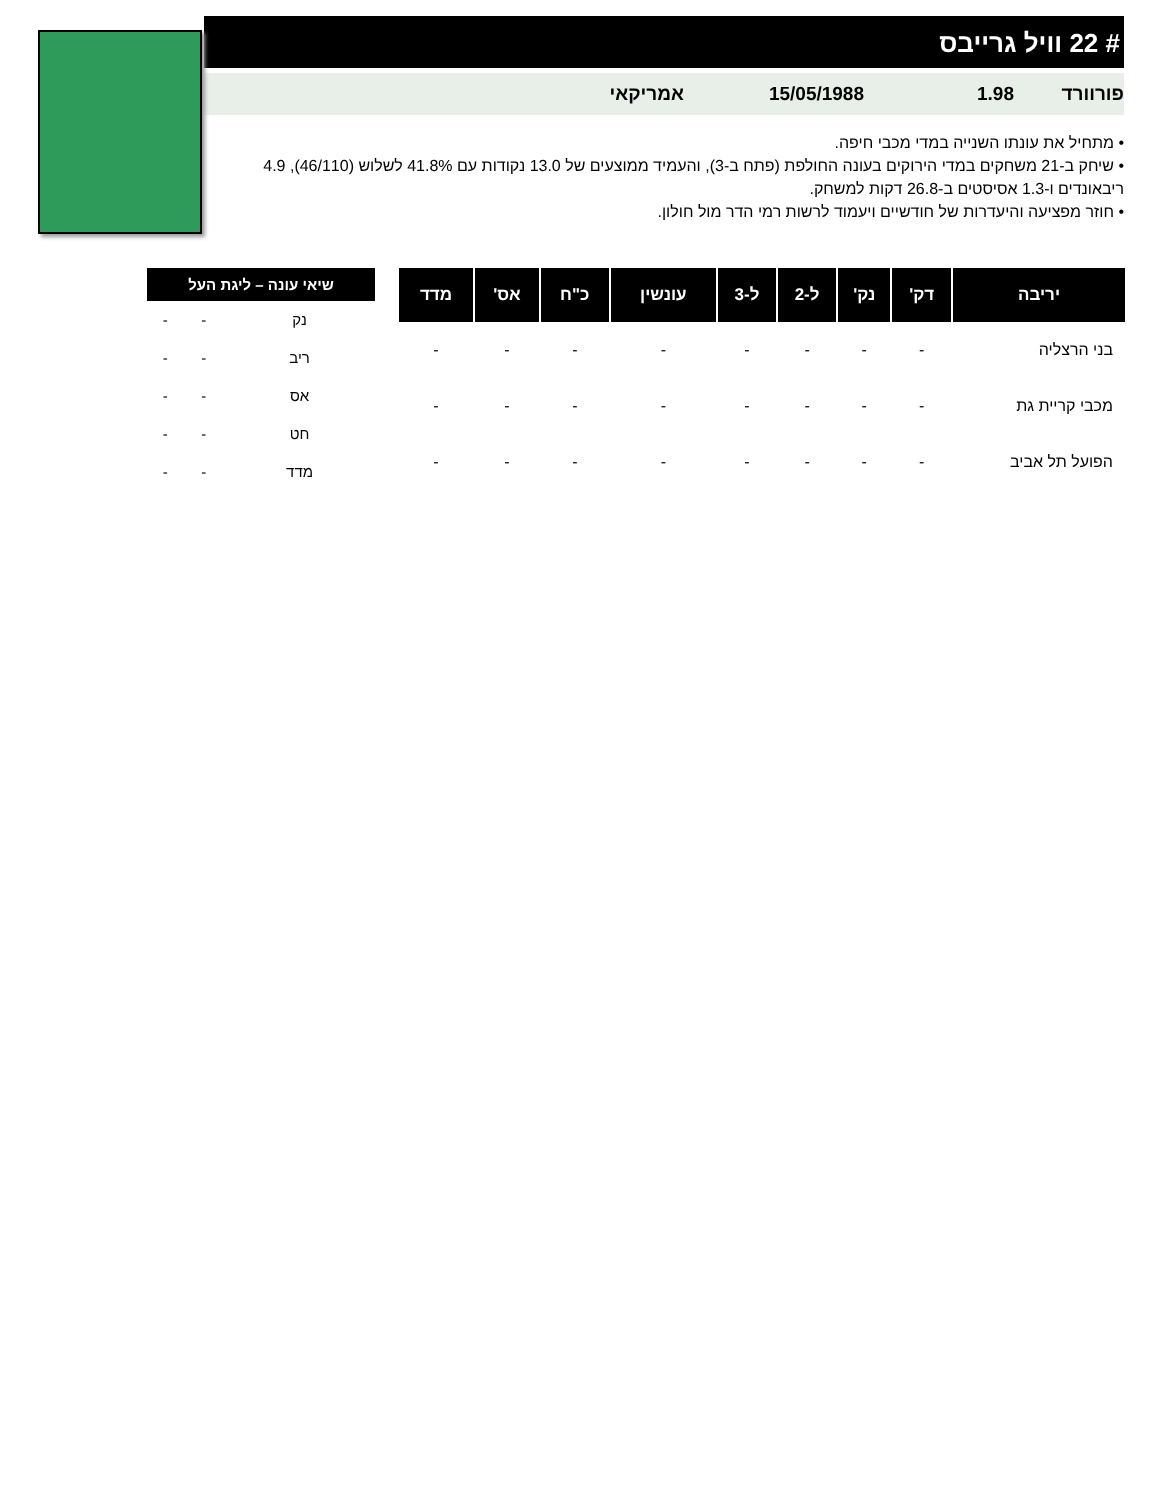# 22 וויל גרייבס
פורוורד 1.98 15/05/1988 אמריקאי
• מתחיל את עונתו השנייה במדי מכבי חיפה.
• שיחק ב-21 משחקים במדי הירוקים בעונה החולפת (פתח ב-3), והעמיד ממוצעים של 13.0 נקודות עם 41.8% לשלוש (46/110), 4.9 ריבאונדים ו-1.3 אסיסטים ב-26.8 דקות למשחק.
• חוזר מפציעה והיעדרות של חודשיים ויעמוד לרשות רמי הדר מול חולון.
| יריבה | דק' | נק' | ל-2 | ל-3 | עונשין | כ"ח | אס' | מדד |
| --- | --- | --- | --- | --- | --- | --- | --- | --- |
| בני הרצליה | - | - | - | - | - | - | - | - |
| מכבי קריית גת | - | - | - | - | - | - | - | - |
| הפועל תל אביב | - | - | - | - | - | - | - | - |
| שיאי עונה – ליגת העל | | |
| --- | --- | --- |
| נק | - | - |
| ריב | - | - |
| אס | - | - |
| חט | - | - |
| מדד | - | - |